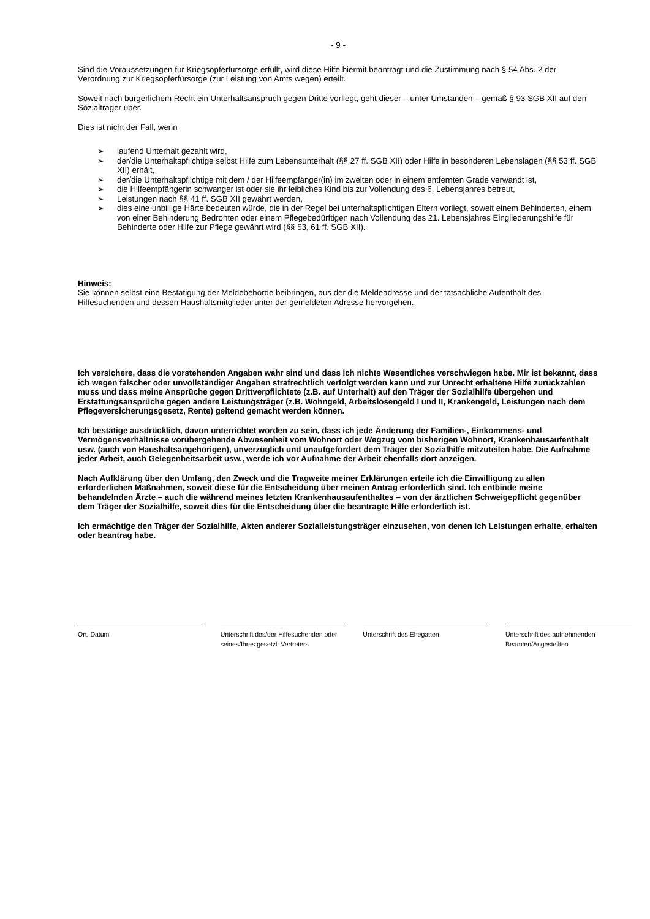- 9 -
Sind die Voraussetzungen für Kriegsopferfürsorge erfüllt, wird diese Hilfe hiermit beantragt und die Zustimmung nach § 54 Abs. 2 der Verordnung zur Kriegsopferfürsorge (zur Leistung von Amts wegen) erteilt.
Soweit nach bürgerlichem Recht ein Unterhaltsanspruch gegen Dritte vorliegt, geht dieser – unter Umständen – gemäß § 93 SGB XII auf den Sozialträger über.
Dies ist nicht der Fall, wenn
➢ laufend Unterhalt gezahlt wird,
➢ der/die Unterhaltspflichtige selbst Hilfe zum Lebensunterhalt (§§ 27 ff. SGB XII) oder Hilfe in besonderen Lebenslagen (§§ 53 ff. SGB XII) erhält,
➢ der/die Unterhaltspflichtige mit dem / der Hilfeempfänger(in) im zweiten oder in einem entfernten Grade verwandt ist,
➢ die Hilfeempfängerin schwanger ist oder sie ihr leibliches Kind bis zur Vollendung des 6. Lebensjahres betreut,
➢ Leistungen nach §§ 41 ff. SGB XII gewährt werden,
➢ dies eine unbillige Härte bedeuten würde, die in der Regel bei unterhaltspflichtigen Eltern vorliegt, soweit einem Behinderten, einem von einer Behinderung Bedrohten oder einem Pflegebedürftigen nach Vollendung des 21. Lebensjahres Eingliederungshilfe für Behinderte oder Hilfe zur Pflege gewährt wird (§§ 53, 61 ff. SGB XII).
Hinweis:
Sie können selbst eine Bestätigung der Meldebehörde beibringen, aus der die Meldeadresse und der tatsächliche Aufenthalt des Hilfesuchenden und dessen Haushaltsmitglieder unter der gemeldeten Adresse hervorgehen.
Ich versichere, dass die vorstehenden Angaben wahr sind und dass ich nichts Wesentliches verschwiegen habe. Mir ist bekannt, dass ich wegen falscher oder unvollständiger Angaben strafrechtlich verfolgt werden kann und zur Unrecht erhaltene Hilfe zurückzahlen muss und dass meine Ansprüche gegen Drittverpflichtete (z.B. auf Unterhalt) auf den Träger der Sozialhilfe übergehen und Erstattungsansprüche gegen andere Leistungsträger (z.B. Wohngeld, Arbeitslosengeld I und II, Krankengeld, Leistungen nach dem Pflegeversicherungsgesetz, Rente) geltend gemacht werden können.
Ich bestätige ausdrücklich, davon unterrichtet worden zu sein, dass ich jede Änderung der Familien-, Einkommens- und Vermögensverhältnisse vorübergehende Abwesenheit vom Wohnort oder Wegzug vom bisherigen Wohnort, Krankenhausaufenthalt usw. (auch von Haushaltsangehörigen), unverzüglich und unaufgefordert dem Träger der Sozialhilfe mitzuteilen habe. Die Aufnahme jeder Arbeit, auch Gelegenheitsarbeit usw., werde ich vor Aufnahme der Arbeit ebenfalls dort anzeigen.
Nach Aufklärung über den Umfang, den Zweck und die Tragweite meiner Erklärungen erteile ich die Einwilligung zu allen erforderlichen Maßnahmen, soweit diese für die Entscheidung über meinen Antrag erforderlich sind. Ich entbinde meine behandelnden Ärzte – auch die während meines letzten Krankenhausaufenthaltes – von der ärztlichen Schweigepflicht gegenüber dem Träger der Sozialhilfe, soweit dies für die Entscheidung über die beantragte Hilfe erforderlich ist.
Ich ermächtige den Träger der Sozialhilfe, Akten anderer Sozialleistungsträger einzusehen, von denen ich Leistungen erhalte, erhalten oder beantrag habe.
Ort, Datum Unterschrift des/der Hilfesuchenden oder seines/Ihres gesetzl. Vertreters
Unterschrift des Ehegatten Unterschrift des aufnehmenden Beamten/Angestellten